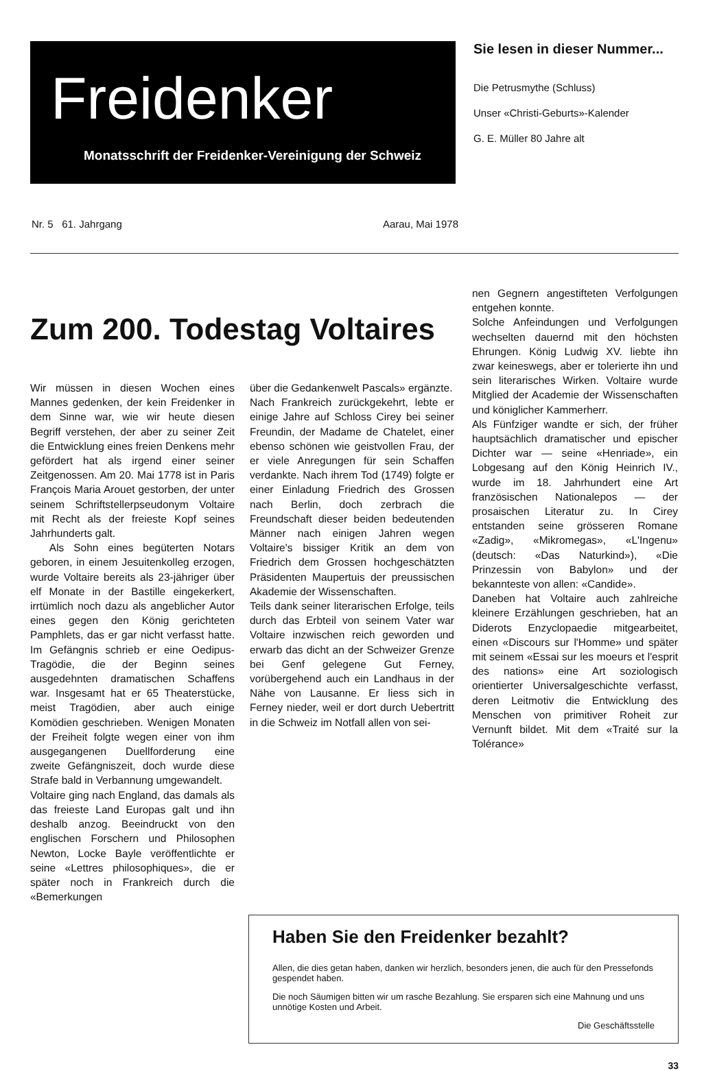Freidenker
Monatsschrift der Freidenker-Vereinigung der Schweiz
Sie lesen in dieser Nummer...
Die Petrusmythe (Schluss)
Unser «Christi-Geburts»-Kalender
G. E. Müller 80 Jahre alt
Nr. 5 61. Jahrgang Aarau, Mai 1978
Zum 200. Todestag Voltaires
Wir müssen in diesen Wochen eines Mannes gedenken, der kein Freidenker in dem Sinne war, wie wir heute diesen Begriff verstehen, der aber zu seiner Zeit die Entwicklung eines freien Denkens mehr gefördert hat als irgend einer seiner Zeitgenossen. Am 20. Mai 1778 ist in Paris François Maria Arouet gestorben, der unter seinem Schriftstellerpseudonym Voltaire mit Recht als der freieste Kopf seines Jahrhunderts galt.
Als Sohn eines begüterten Notars geboren, in einem Jesuitenkolleg erzogen, wurde Voltaire bereits als 23-jähriger über elf Monate in der Bastille eingekerkert, irrtümlich noch dazu als angeblicher Autor eines gegen den König gerichteten Pamphlets, das er gar nicht verfasst hatte. Im Gefängnis schrieb er eine Oedipus-Tragödie, die der Beginn seines ausgedehnten dramatischen Schaffens war. Insgesamt hat er 65 Theaterstücke, meist Tragödien, aber auch einige Komödien geschrieben. Wenigen Monaten der Freiheit folgte wegen einer von ihm ausgegangenen Duellforderung eine zweite Gefängniszeit, doch wurde diese Strafe bald in Verbannung umgewandelt.
Voltaire ging nach England, das damals als das freieste Land Europas galt und ihn deshalb anzog. Beeindruckt von den englischen Forschern und Philosophen Newton, Locke Bayle veröffentlichte er seine «Lettres philosophiques», die er später noch in Frankreich durch die «Bemerkungen
über die Gedankenwelt Pascals» ergänzte.
Nach Frankreich zurückgekehrt, lebte er einige Jahre auf Schloss Cirey bei seiner Freundin, der Madame de Chatelet, einer ebenso schönen wie geistvollen Frau, der er viele Anregungen für sein Schaffen verdankte. Nach ihrem Tod (1749) folgte er einer Einladung Friedrich des Grossen nach Berlin, doch zerbrach die Freundschaft dieser beiden bedeutenden Männer nach einigen Jahren wegen Voltaire's bissiger Kritik an dem von Friedrich dem Grossen hochgeschätzten Präsidenten Maupertuis der preussischen Akademie der Wissenschaften.
Teils dank seiner literarischen Erfolge, teils durch das Erbteil von seinem Vater war Voltaire inzwischen reich geworden und erwarb das dicht an der Schweizer Grenze bei Genf gelegene Gut Ferney, vorübergehend auch ein Landhaus in der Nähe von Lausanne. Er liess sich in Ferney nieder, weil er dort durch Uebertritt in die Schweiz im Notfall allen von sei-
nen Gegnern angestifteten Verfolgungen entgehen konnte.
Solche Anfeindungen und Verfolgungen wechselten dauernd mit den höchsten Ehrungen. König Ludwig XV. liebte ihn zwar keineswegs, aber er tolerierte ihn und sein literarisches Wirken. Voltaire wurde Mitglied der Academie der Wissenschaften und königlicher Kammerherr.
Als Fünfziger wandte er sich, der früher hauptsächlich dramatischer und epischer Dichter war — seine «Henriade», ein Lobgesang auf den König Heinrich IV., wurde im 18. Jahrhundert eine Art französischen Nationalepos — der prosaischen Literatur zu. In Cirey entstanden seine grösseren Romane «Zadig», «Mikromegas», «L'Ingenu» (deutsch: «Das Naturkind»), «Die Prinzessin von Babylon» und der bekannteste von allen: «Candide».
Daneben hat Voltaire auch zahlreiche kleinere Erzählungen geschrieben, hat an Diderots Enzyclopaedie mitgearbeitet, einen «Discours sur l'Homme» und später mit seinem «Essai sur les moeurs et l'esprit des nations» eine Art soziologisch orientierter Universalgeschichte verfasst, deren Leitmotiv die Entwicklung des Menschen von primitiver Roheit zur Vernunft bildet. Mit dem «Traité sur la Tolérance»
Haben Sie den Freidenker bezahlt?
Allen, die dies getan haben, danken wir herzlich, besonders jenen, die auch für den Pressefonds gespendet haben.
Die noch Säumigen bitten wir um rasche Bezahlung. Sie ersparen sich eine Mahnung und uns unnötige Kosten und Arbeit.
Die Geschäftsstelle
33